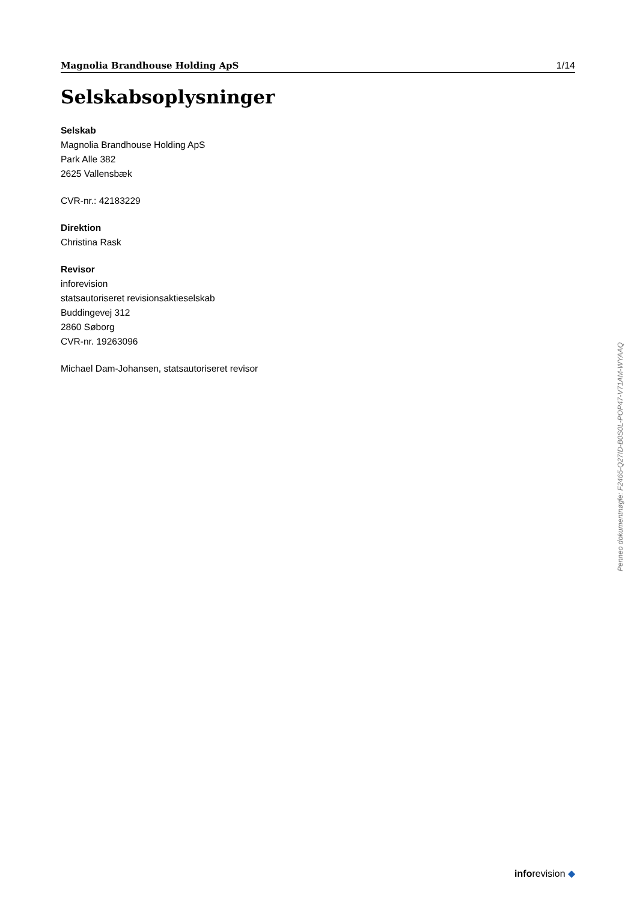Magnolia Brandhouse Holding ApS 1/14
Selskabsoplysninger
Selskab
Magnolia Brandhouse Holding ApS
Park Alle 382
2625 Vallensbæk
CVR-nr.: 42183229
Direktion
Christina Rask
Revisor
inforevision
statsautoriseret revisionsaktieselskab
Buddingevej 312
2860 Søborg
CVR-nr. 19263096
Michael Dam-Johansen, statsautoriseret revisor
Penneo dokumentnøgle: F2465-Q27ID-B0S0L-POP47-V71AM-WYAAQ
inforevision ◆